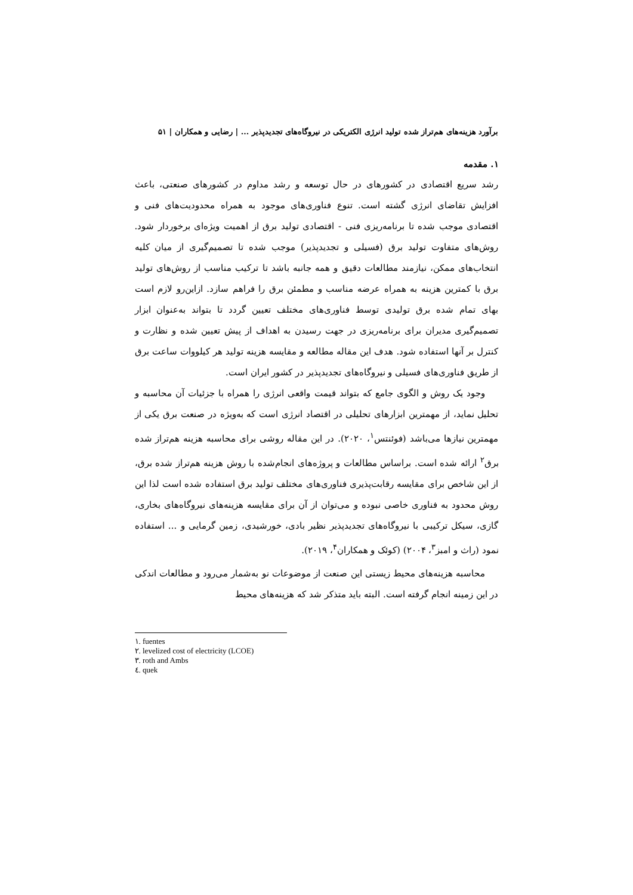برآورد هزینه‌های هم‌تراز شده تولید انرژی الکتریکی در نیروگاه‌های تجدیدپذیر ... | رضایی و همکاران | ۵۱
۱. مقدمه
رشد سریع اقتصادی در کشورهای در حال توسعه و رشد مداوم در کشورهای صنعتی، باعث افزایش تقاضای انرژی گشته است. تنوع فناوری‌های موجود به همراه محدودیت‌های فنی و اقتصادی موجب شده تا برنامه‌ریزی فنی - اقتصادی تولید برق از اهمیت ویژه‌ای برخوردار شود. روش‌های متفاوت تولید برق (فسیلی و تجدیدپذیر) موجب شده تا تصمیم‌گیری از میان کلیه انتخاب‌های ممکن، نیازمند مطالعات دقیق و همه جانبه باشد تا ترکیب مناسب از روش‌های تولید برق با کمترین هزینه به همراه عرضه مناسب و مطمئن برق را فراهم سازد. ازاین‌رو لازم است بهای تمام شده برق تولیدی توسط فناوری‌های مختلف تعیین گردد تا بتواند به‌عنوان ابزار تصمیم‌گیری مدیران برای برنامه‌ریزی در جهت رسیدن به اهداف از پیش تعیین شده و نظارت و کنترل بر آنها استفاده شود. هدف این مقاله مطالعه و مقایسه هزینه تولید هر کیلووات ساعت برق از طریق فناوری‌های فسیلی و نیروگاه‌های تجدیدپذیر در کشور ایران است.
وجود یک روش و الگوی جامع که بتواند قیمت واقعی انرژی را همراه با جزئیات آن محاسبه و تحلیل نماید، از مهمترین ابزارهای تحلیلی در اقتصاد انرژی است که به‌ویژه در صنعت برق یکی از مهمترین نیازها می‌باشد (فوئنتس<sup>۱</sup>، ۲۰۲۰). در این مقاله روشی برای محاسبه هزینه هم‌تراز شده برق<sup>۲</sup> ارائه شده است. براساس مطالعات و پروژه‌های انجام‌شده با روش هزینه هم‌تراز شده برق، از این شاخص برای مقایسه رقابت‌پذیری فناوری‌های مختلف تولید برق استفاده شده است لذا این روش محدود به فناوری خاصی نبوده و می‌توان از آن برای مقایسه هزینه‌های نیروگاه‌های بخاری، گازی، سیکل ترکیبی با نیروگاه‌های تجدیدپذیر نظیر بادی، خورشیدی، زمین گرمایی و ... استفاده نمود (راث و امبز<sup>۳</sup>، ۲۰۰۴) (کوئک و همکاران<sup>۴</sup>، ۲۰۱۹).
محاسبه هزینه‌های محیط زیستی این صنعت از موضوعات نو به‌شمار می‌رود و مطالعات اندکی در این زمینه انجام گرفته است. البته باید متذکر شد که هزینه‌های محیط
١. fuentes
٢. levelized cost of electricity (LCOE)
٣. roth and Ambs
٤. quek